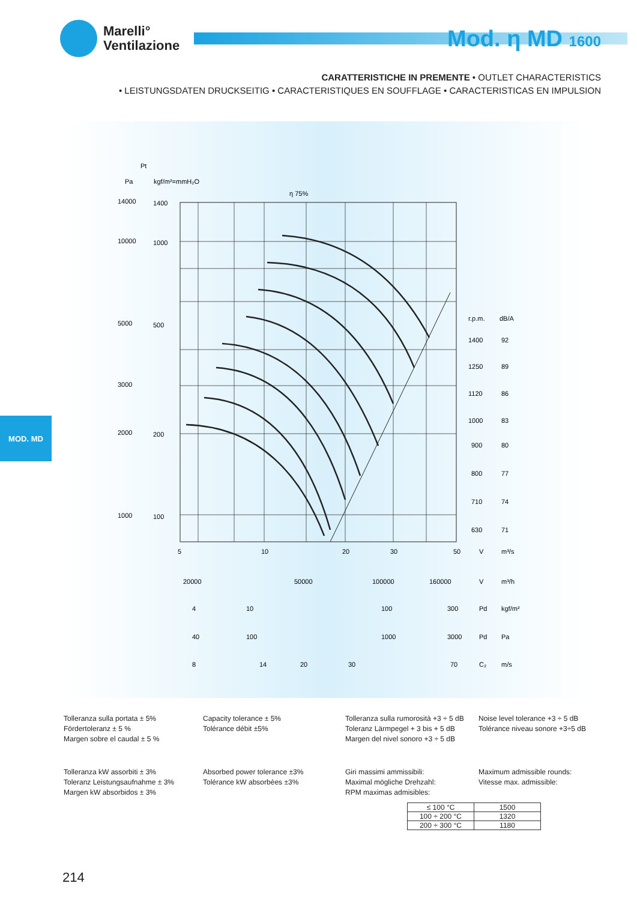Marelli°
Ventilazione
Mod. η MD 1600
CARATTERISTICHE IN PREMENTE • OUTLET CHARACTERISTICS
• LEISTUNGSDATEN DRUCKSEITIG • CARACTERISTIQUES EN SOUFFLAGE • CARACTERISTICAS EN IMPULSION
Pt
Pa
kgf/m²=mmH₂O
η 75%
14000
10000
5000
3000
2000
1000
1400
1000
500
200
100
5
10
20
30
50
V
m³/s
r.p.m.
dB/A
1400
92
1250
89
1120
86
1000
83
900
80
800
77
710
74
630
71
20000
50000
100000
160000
V
m³/h
4
10
100
300
Pd
kgf/m²
40
100
1000
3000
Pd
Pa
8
14
20
30
70
C₂
m/s
MOD. MD
Tolleranza sulla portata ± 5%
Fördertoleranz ± 5 %
Margen sobre el caudal ± 5 %
Capacity tolerance ± 5%
Tolérance débit ±5%
Tolleranza sulla rumorosità +3 ÷ 5 dB
Toleranz Lärmpegel + 3 bis + 5 dB
Margen del nivel sonoro +3 ÷ 5 dB
Noise level tolerance +3 ÷ 5 dB
Tolérance niveau sonore +3÷5 dB
Tolleranza kW assorbiti ± 3%
Toleranz Leistungsaufnahme ± 3%
Margen kW absorbidos ± 3%
Absorbed power tolerance ±3%
Tolérance kW absorbèes ±3%
Giri massimi ammissibili:
Maximal mögliche Drehzahl:
RPM maximas admisibles:
Maximum admissible rounds:
Vitesse max. admissible:
| ≤ 100 °C | 1500 |
| 100 ÷ 200 °C | 1320 |
| 200 ÷ 300 °C | 1180 |
214